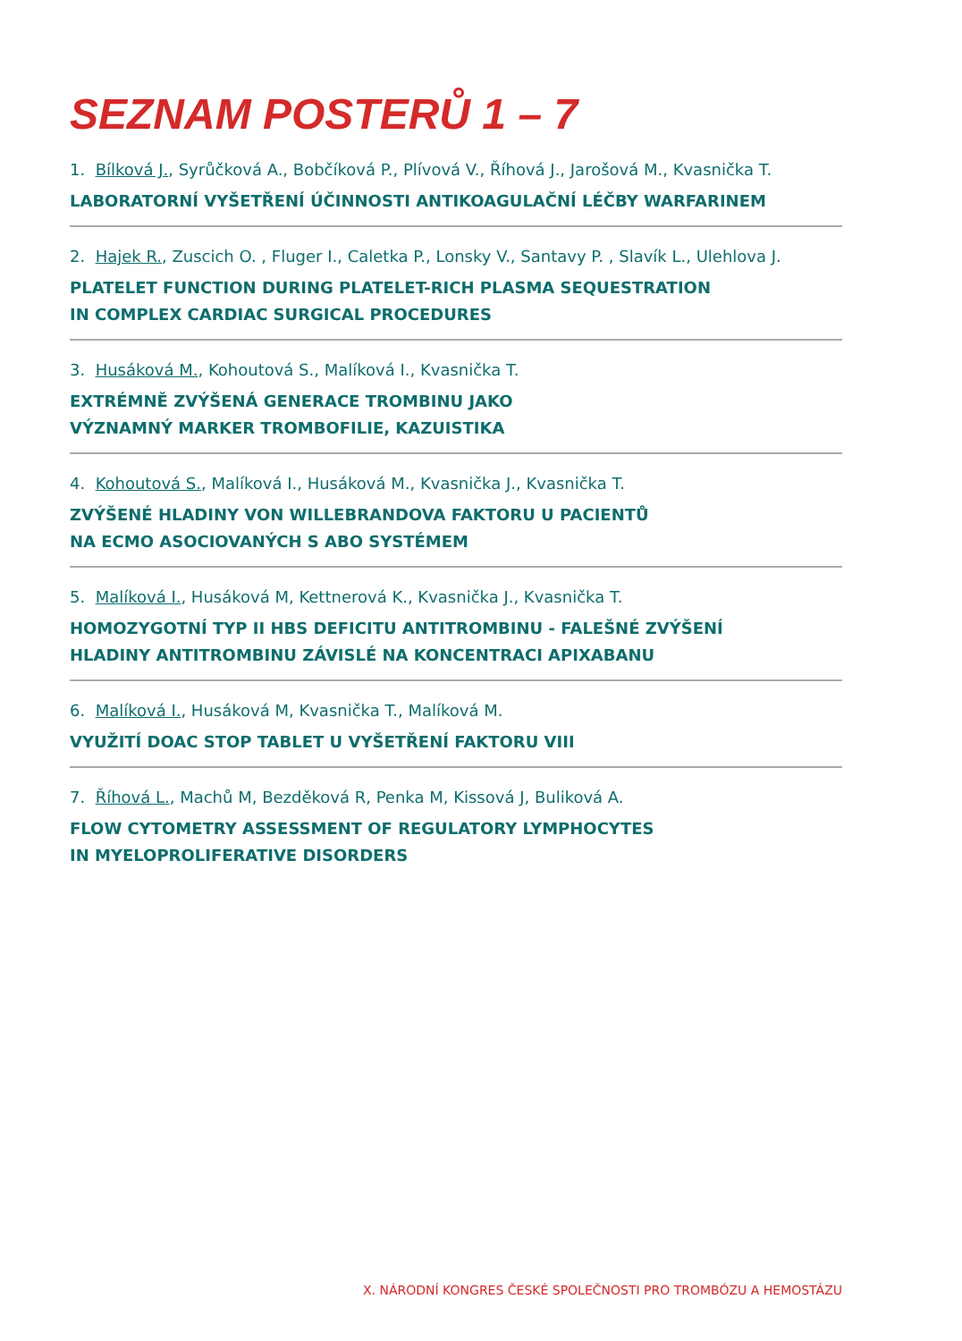SEZNAM POSTERŮ 1 – 7
1. Bílková J., Syrůčková A., Bobčíková P., Plívová V., Říhová J., Jarošová M., Kvasnička T.
LABORATORNÍ VYŠETŘENÍ ÚČINNOSTI ANTIKOAGULAČNÍ LÉČBY WARFARINEM
2. Hajek R., Zuscich O. , Fluger I., Caletka P., Lonsky V., Santavy P. , Slavík L., Ulehlova J.
PLATELET FUNCTION DURING PLATELET-RICH PLASMA SEQUESTRATION
IN COMPLEX CARDIAC SURGICAL PROCEDURES
3. Husáková M., Kohoutová S., Malíková I., Kvasnička T.
EXTRÉMNĚ ZVÝŠENÁ GENERACE TROMBINU JAKO
VÝZNAMNÝ MARKER TROMBOFILIE, KAZUISTIKA
4. Kohoutová S., Malíková I., Husáková M., Kvasnička J., Kvasnička T.
ZVÝŠENÉ HLADINY VON WILLEBRANDOVA FAKTORU U PACIENTŮ
NA ECMO ASOCIOVANÝCH S ABO SYSTÉMEM
5. Malíková I., Husáková M, Kettnerová K., Kvasnička J., Kvasnička T.
HOMOZYGOTNÍ TYP II HBS DEFICITU ANTITROMBINU - FALEŠNÉ ZVÝŠENÍ
HLADINY ANTITROMBINU ZÁVISLÉ NA KONCENTRACI APIXABANU
6. Malíková I., Husáková M, Kvasnička T., Malíková M.
VYUŽITÍ DOAC STOP TABLET U VYŠETŘENÍ FAKTORU VIII
7. Říhová L., Machů M, Bezděková R, Penka M, Kissová J, Buliková A.
FLOW CYTOMETRY ASSESSMENT OF REGULATORY LYMPHOCYTES
IN MYELOPROLIFERATIVE DISORDERS
X. NÁRODNÍ KONGRES ČESKÉ SPOLEČNOSTI PRO TROMBÓZU A HEMOSTÁZU